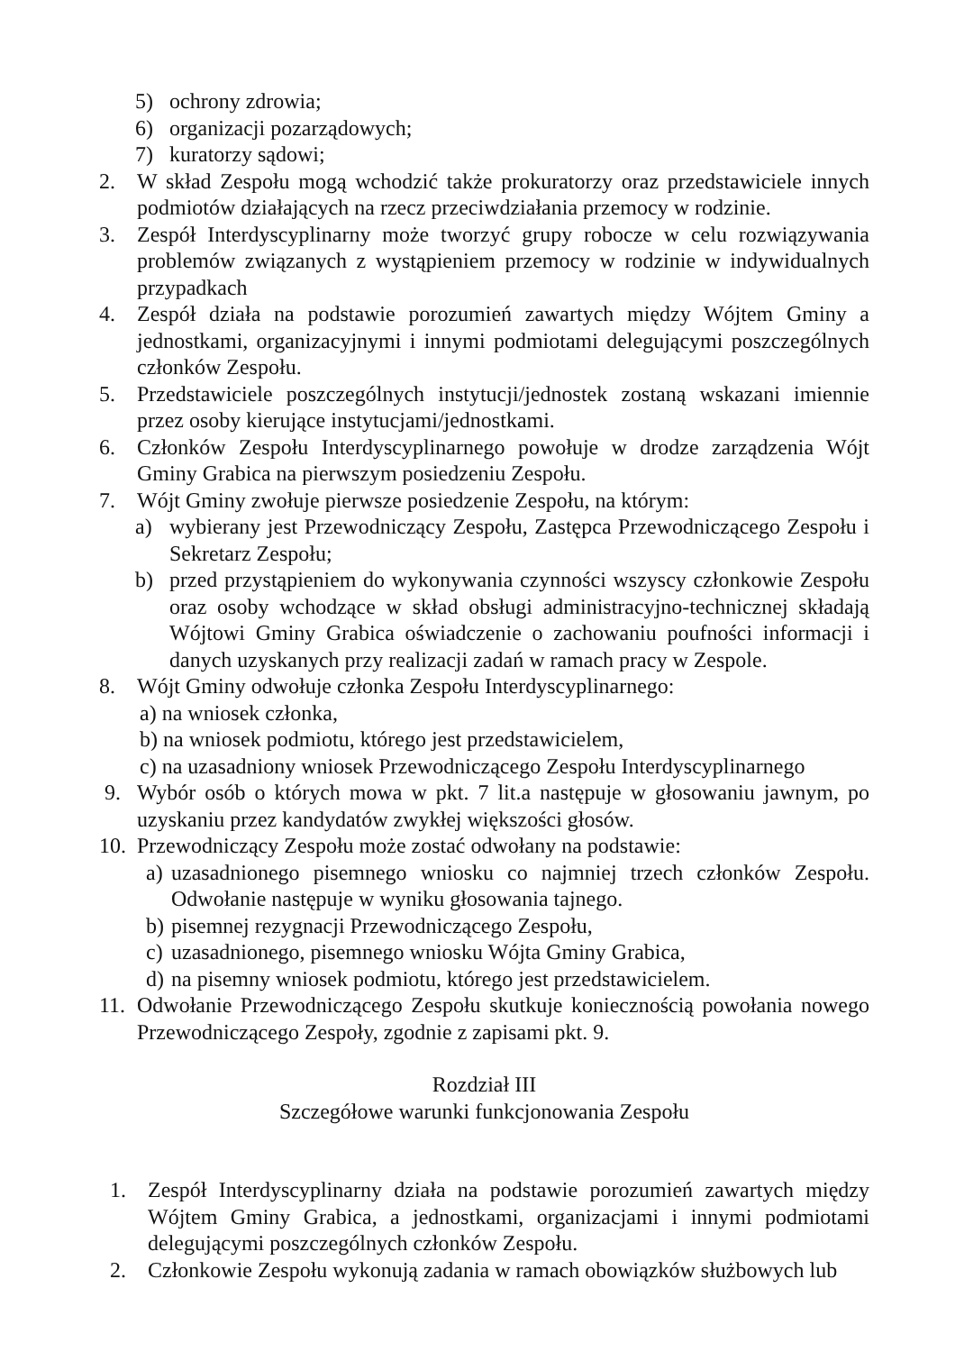5) ochrony zdrowia;
6) organizacji pozarządowych;
7) kuratorzy sądowi;
2. W skład Zespołu mogą wchodzić także prokuratorzy oraz przedstawiciele innych podmiotów działających na rzecz przeciwdziałania przemocy w rodzinie.
3. Zespół Interdyscyplinarny może tworzyć grupy robocze w celu rozwiązywania problemów związanych z wystąpieniem przemocy w rodzinie w indywidualnych przypadkach
4. Zespół działa na podstawie porozumień zawartych między Wójtem Gminy a jednostkami, organizacyjnymi i innymi podmiotami delegującymi poszczególnych członków Zespołu.
5. Przedstawiciele poszczególnych instytucji/jednostek zostaną wskazani imiennie przez osoby kierujące instytucjami/jednostkami.
6. Członków Zespołu Interdyscyplinarnego powołuje w drodze zarządzenia Wójt Gminy Grabica na pierwszym posiedzeniu Zespołu.
7. Wójt Gminy zwołuje pierwsze posiedzenie Zespołu, na którym:
a) wybierany jest Przewodniczący Zespołu, Zastępca Przewodniczącego Zespołu i Sekretarz Zespołu;
b) przed przystąpieniem do wykonywania czynności wszyscy członkowie Zespołu oraz osoby wchodzące w skład obsługi administracyjno-technicznej składają Wójtowi Gminy Grabica oświadczenie o zachowaniu poufności informacji i danych uzyskanych przy realizacji zadań w ramach pracy w Zespole.
8. Wójt Gminy odwołuje członka Zespołu Interdyscyplinarnego:
a) na wniosek członka,
b) na wniosek podmiotu, którego jest przedstawicielem,
c) na uzasadniony wniosek Przewodniczącego Zespołu Interdyscyplinarnego
9. Wybór osób o których mowa w pkt. 7 lit.a następuje w głosowaniu jawnym, po uzyskaniu przez kandydatów zwykłej większości głosów.
10. Przewodniczący Zespołu może zostać odwołany na podstawie:
a) uzasadnionego pisemnego wniosku co najmniej trzech członków Zespołu. Odwołanie następuje w wyniku głosowania tajnego.
b) pisemnej rezygnacji Przewodniczącego Zespołu,
c) uzasadnionego, pisemnego wniosku Wójta Gminy Grabica,
d) na pisemny wniosek podmiotu, którego jest przedstawicielem.
11. Odwołanie Przewodniczącego Zespołu skutkuje koniecznością powołania nowego Przewodniczącego Zespoły, zgodnie z zapisami pkt. 9.
Rozdział III
Szczegółowe warunki funkcjonowania Zespołu
1. Zespół Interdyscyplinarny działa na podstawie porozumień zawartych między Wójtem Gminy Grabica, a jednostkami, organizacjami i innymi podmiotami delegującymi poszczególnych członków Zespołu.
2. Członkowie Zespołu wykonują zadania w ramach obowiązków służbowych lub